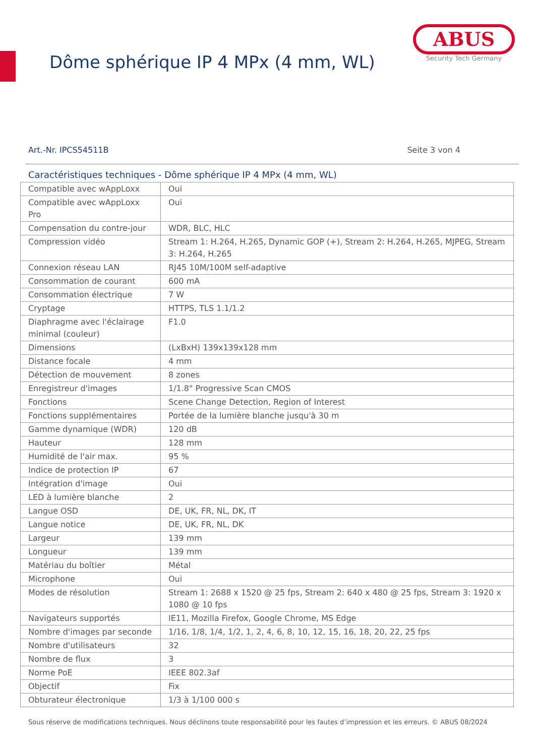Dôme sphérique IP 4 MPx (4 mm, WL)
ABUS
Security Tech Germany
Art.-Nr. IPCS54511B Seite 3 von 4
Caractéristiques techniques - Dôme sphérique IP 4 MPx (4 mm, WL)
| Compatible avec wAppLoxx | Oui |
| Compatible avec wAppLoxx Pro | Oui |
| Compensation du contre-jour | WDR, BLC, HLC |
| Compression vidéo | Stream 1: H.264, H.265, Dynamic GOP (+), Stream 2: H.264, H.265, MJPEG, Stream 3: H.264, H.265 |
| Connexion réseau LAN | RJ45 10M/100M self-adaptive |
| Consommation de courant | 600 mA |
| Consommation électrique | 7 W |
| Cryptage | HTTPS, TLS 1.1/1.2 |
| Diaphragme avec l'éclairage minimal (couleur) | F1.0 |
| Dimensions | (LxBxH) 139x139x128 mm |
| Distance focale | 4 mm |
| Détection de mouvement | 8 zones |
| Enregistreur d'images | 1/1.8" Progressive Scan CMOS |
| Fonctions | Scene Change Detection, Region of Interest |
| Fonctions supplémentaires | Portée de la lumière blanche jusqu'à 30 m |
| Gamme dynamique (WDR) | 120 dB |
| Hauteur | 128 mm |
| Humidité de l'air max. | 95 % |
| Indice de protection IP | 67 |
| Intégration d'image | Oui |
| LED à lumière blanche | 2 |
| Langue OSD | DE, UK, FR, NL, DK, IT |
| Langue notice | DE, UK, FR, NL, DK |
| Largeur | 139 mm |
| Longueur | 139 mm |
| Matériau du boîtier | Métal |
| Microphone | Oui |
| Modes de résolution | Stream 1: 2688 x 1520 @ 25 fps, Stream 2: 640 x 480 @ 25 fps, Stream 3: 1920 x 1080 @ 10 fps |
| Navigateurs supportés | IE11, Mozilla Firefox, Google Chrome, MS Edge |
| Nombre d'images par seconde | 1/16, 1/8, 1/4, 1/2, 1, 2, 4, 6, 8, 10, 12, 15, 16, 18, 20, 22, 25 fps |
| Nombre d'utilisateurs | 32 |
| Nombre de flux | 3 |
| Norme PoE | IEEE 802.3af |
| Objectif | Fix |
| Obturateur électronique | 1/3 à 1/100 000 s |
Sous réserve de modifications techniques. Nous déclinons toute responsabilité pour les fautes d’impression et les erreurs. © ABUS 08/2024